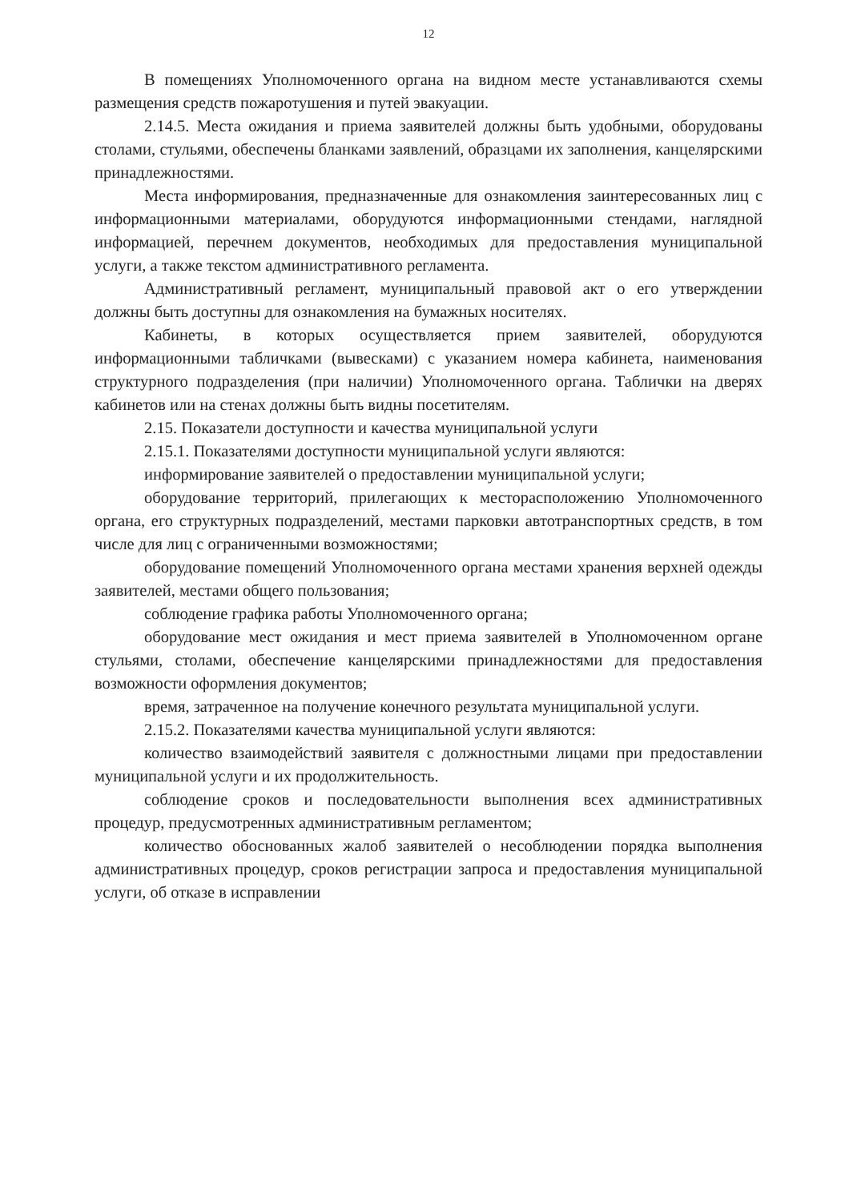12
В помещениях Уполномоченного органа на видном месте устанавливаются схемы размещения средств пожаротушения и путей эвакуации.
2.14.5. Места ожидания и приема заявителей должны быть удобными, оборудованы столами, стульями, обеспечены бланками заявлений, образцами их заполнения, канцелярскими принадлежностями.
Места информирования, предназначенные для ознакомления заинтересованных лиц с информационными материалами, оборудуются информационными стендами, наглядной информацией, перечнем документов, необходимых для предоставления муниципальной услуги, а также текстом административного регламента.
Административный регламент, муниципальный правовой акт о его утверждении должны быть доступны для ознакомления на бумажных носителях.
Кабинеты, в которых осуществляется прием заявителей, оборудуются информационными табличками (вывесками) с указанием номера кабинета, наименования структурного подразделения (при наличии) Уполномоченного органа. Таблички на дверях кабинетов или на стенах должны быть видны посетителям.
2.15. Показатели доступности и качества муниципальной услуги
2.15.1. Показателями доступности муниципальной услуги являются:
информирование заявителей о предоставлении муниципальной услуги;
оборудование территорий, прилегающих к месторасположению Уполномоченного органа, его структурных подразделений, местами парковки автотранспортных средств, в том числе для лиц с ограниченными возможностями;
оборудование помещений Уполномоченного органа местами хранения верхней одежды заявителей, местами общего пользования;
соблюдение графика работы Уполномоченного органа;
оборудование мест ожидания и мест приема заявителей в Уполномоченном органе стульями, столами, обеспечение канцелярскими принадлежностями для предоставления возможности оформления документов;
время, затраченное на получение конечного результата муниципальной услуги.
2.15.2. Показателями качества муниципальной услуги являются:
количество взаимодействий заявителя с должностными лицами при предоставлении муниципальной услуги и их продолжительность.
соблюдение сроков и последовательности выполнения всех административных процедур, предусмотренных административным регламентом;
количество обоснованных жалоб заявителей о несоблюдении порядка выполнения административных процедур, сроков регистрации запроса и предоставления муниципальной услуги, об отказе в исправлении